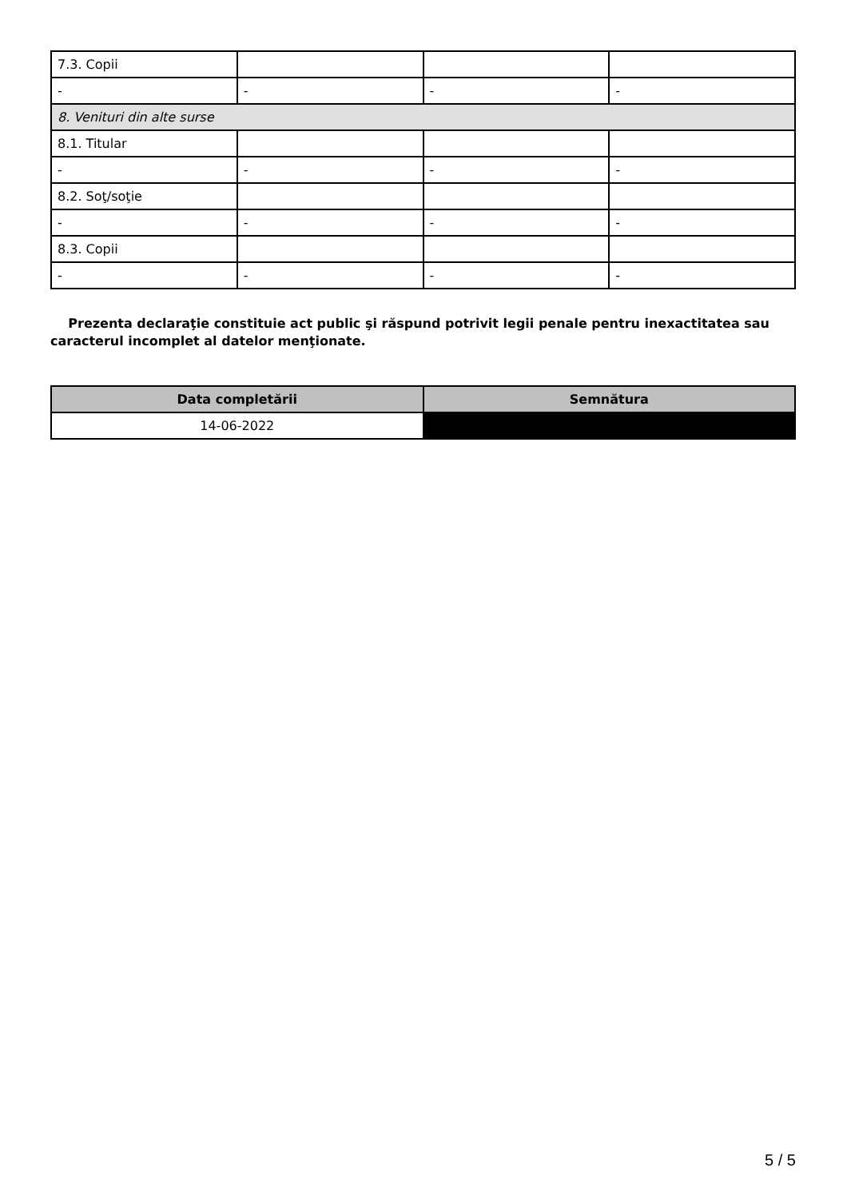| 7.3. Copii | | | |
| - | - | - | - |
| 8. Venituri din alte surse | | | |
| 8.1. Titular | | | |
| - | - | - | - |
| 8.2. Soţ/soţie | | | |
| - | - | - | - |
| 8.3. Copii | | | |
| - | - | - | - |
Prezenta declaraţie constituie act public şi răspund potrivit legii penale pentru inexactitatea sau caracterul incomplet al datelor menţionate.
| Data completării | Semnătura |
| --- | --- |
| 14-06-2022 | |
5 / 5